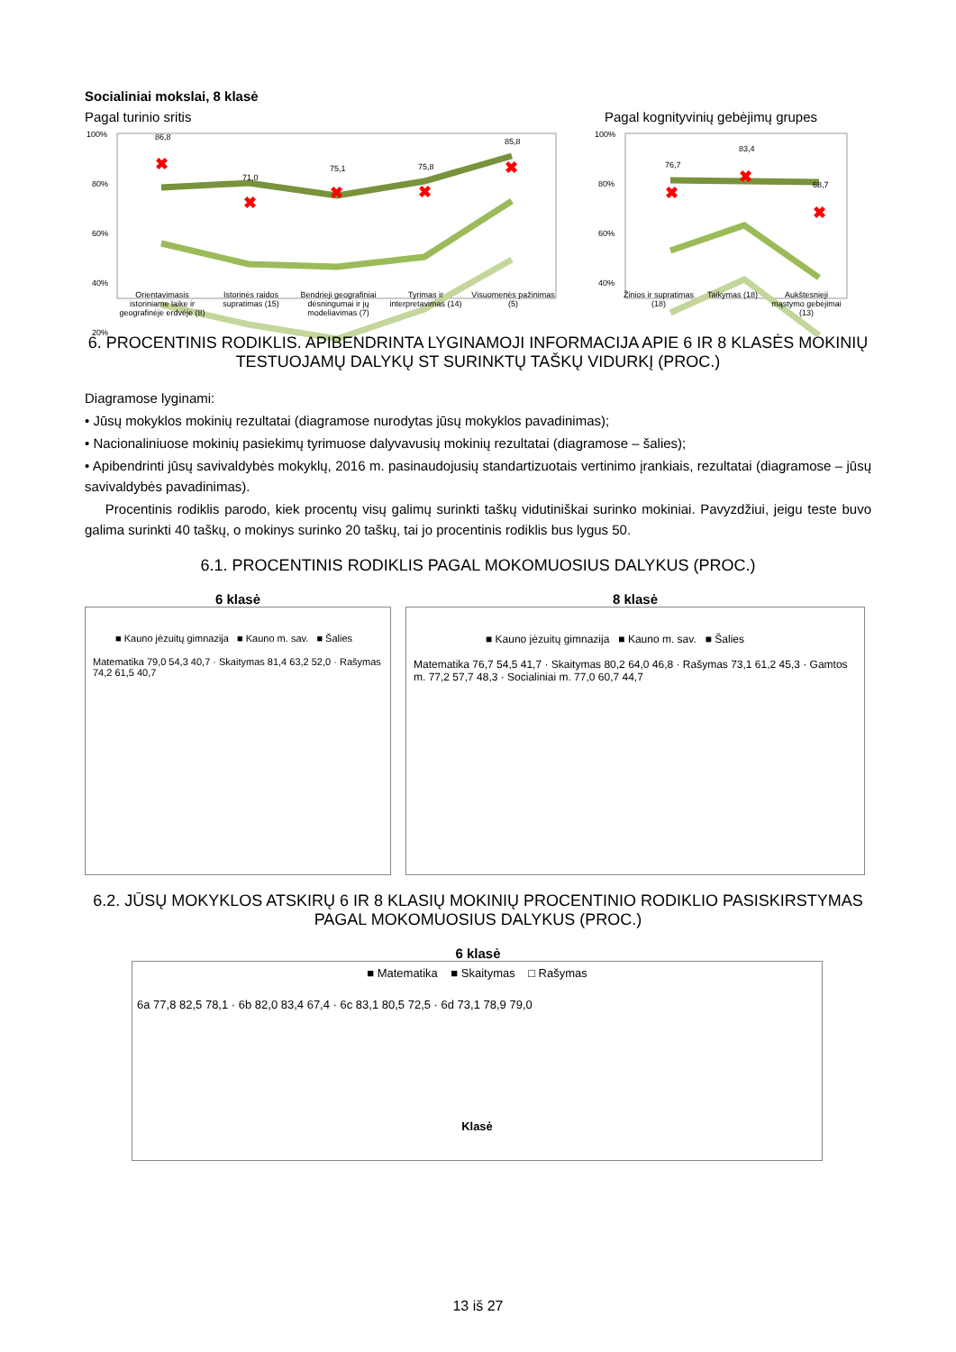Socialiniai mokslai, 8 klasė
Pagal turinio sritis Pagal kognityvinių gebėjimų grupes
100%
80%
60%
40%
20%
86,8
71,0
75,1
75,8
85,8
✖
✖
✖
✖
✖
100%
80%
60%
40%
76,7
83,4
68,7
✖
✖
✖
Orientavimasis istoriniame laike ir geografinėje erdvėje (8)
Istorinės raidos supratimas (15)
Bendrieji geografiniai dėsningumai ir jų modeliavimas (7)
Tyrimas ir interpretavimas (14)
Visuomenės pažinimas (5)
Žinios ir supratimas (18)
Taikymas (18) Aukštesnieji mąstymo gebėjimai (13)
6. PROCENTINIS RODIKLIS. APIBENDRINTA LYGINAMOJI INFORMACIJA APIE 6 IR 8 KLASĖS MOKINIŲ TESTUOJAMŲ DALYKŲ ST SURINKTŲ TAŠKŲ VIDURKĮ (PROC.)
Diagramose lyginami:
• Jūsų mokyklos mokinių rezultatai (diagramose nurodytas jūsų mokyklos pavadinimas);
• Nacionaliniuose mokinių pasiekimų tyrimuose dalyvavusių mokinių rezultatai (diagramose – šalies);
• Apibendrinti jūsų savivaldybės mokyklų, 2016 m. pasinaudojusių standartizuotais vertinimo įrankiais, rezultatai (diagramose – jūsų savivaldybės pavadinimas).
Procentinis rodiklis parodo, kiek procentų visų galimų surinkti taškų vidutiniškai surinko mokiniai. Pavyzdžiui, jeigu teste buvo galima surinkti 40 taškų, o mokinys surinko 20 taškų, tai jo procentinis rodiklis bus lygus 50.
6.1. PROCENTINIS RODIKLIS PAGAL MOKOMUOSIUS DALYKUS (PROC.)
6 klasė
■ Kauno jėzuitų gimnazija ■ Kauno m. sav. ■ Šalies
Matematika 79,0 54,3 40,7 · Skaitymas 81,4 63,2 52,0 · Rašymas 74,2 61,5 40,7
8 klasė
■ Kauno jėzuitų gimnazija ■ Kauno m. sav. ■ Šalies
Matematika 76,7 54,5 41,7 · Skaitymas 80,2 64,0 46,8 · Rašymas 73,1 61,2 45,3 · Gamtos m. 77,2 57,7 48,3 · Socialiniai m. 77,0 60,7 44,7
6.2. JŪSŲ MOKYKLOS ATSKIRŲ 6 IR 8 KLASIŲ MOKINIŲ PROCENTINIO RODIKLIO PASISKIRSTYMAS PAGAL MOKOMUOSIUS DALYKUS (PROC.)
6 klasė
■ Matematika ■ Skaitymas □ Rašymas
6a 77,8 82,5 78,1 · 6b 82,0 83,4 67,4 · 6c 83,1 80,5 72,5 · 6d 73,1 78,9 79,0
Klasė
13 iš 27